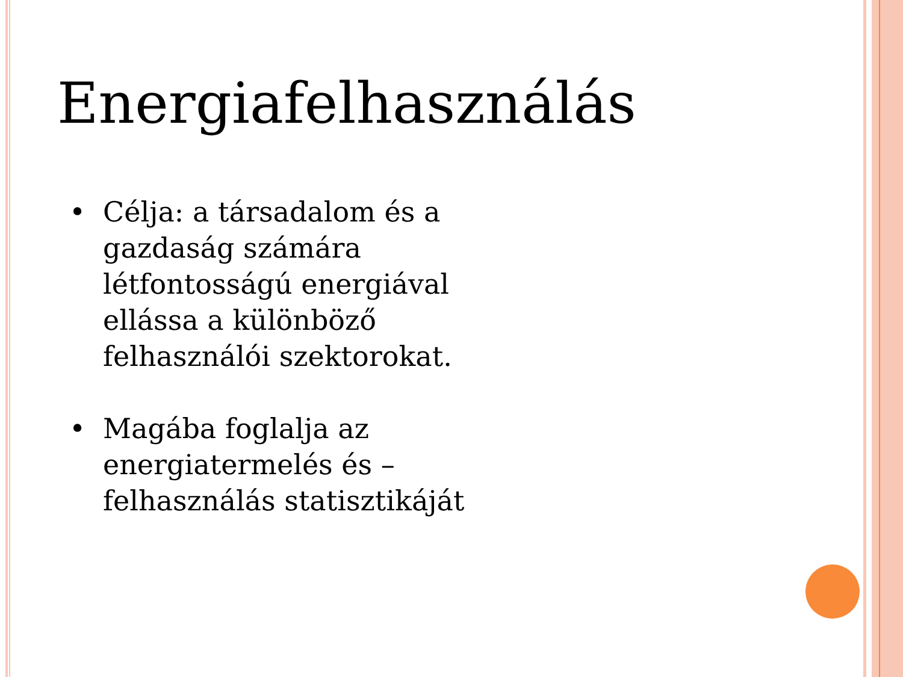Energiafelhasználás
• Célja: a társadalom és a gazdaság számára létfontosságú energiával ellássa a különböző felhasználói szektorokat.
• Magába foglalja az energiatermelés és – felhasználás statisztikáját